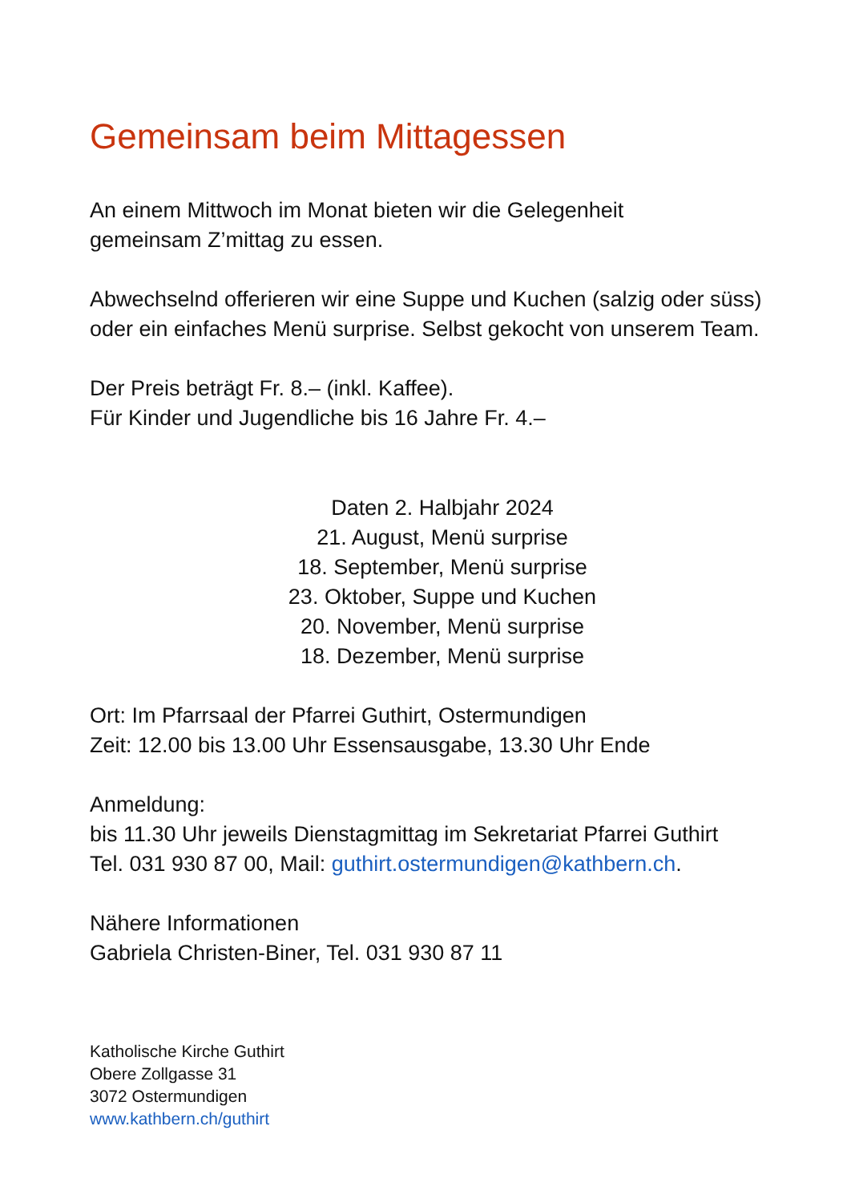Gemeinsam beim Mittagessen
An einem Mittwoch im Monat bieten wir die Gelegenheit
gemeinsam Z’mittag zu essen.
Abwechselnd offerieren wir eine Suppe und Kuchen (salzig oder süss) oder ein einfaches Menü surprise. Selbst gekocht von unserem Team.
Der Preis beträgt Fr. 8.– (inkl. Kaffee).
Für Kinder und Jugendliche bis 16 Jahre Fr. 4.–
Daten 2. Halbjahr 2024
21. August, Menü surprise
18. September, Menü surprise
23. Oktober, Suppe und Kuchen
20. November, Menü surprise
18. Dezember, Menü surprise
Ort: Im Pfarrsaal der Pfarrei Guthirt, Ostermundigen
Zeit: 12.00 bis 13.00 Uhr Essensausgabe, 13.30 Uhr Ende
Anmeldung:
bis 11.30 Uhr jeweils Dienstagmittag im Sekretariat Pfarrei Guthirt
Tel. 031 930 87 00, Mail: guthirt.ostermundigen@kathbern.ch.
Nähere Informationen
Gabriela Christen-Biner, Tel. 031 930 87 11
Katholische Kirche Guthirt
Obere Zollgasse 31
3072 Ostermundigen
www.kathbern.ch/guthirt